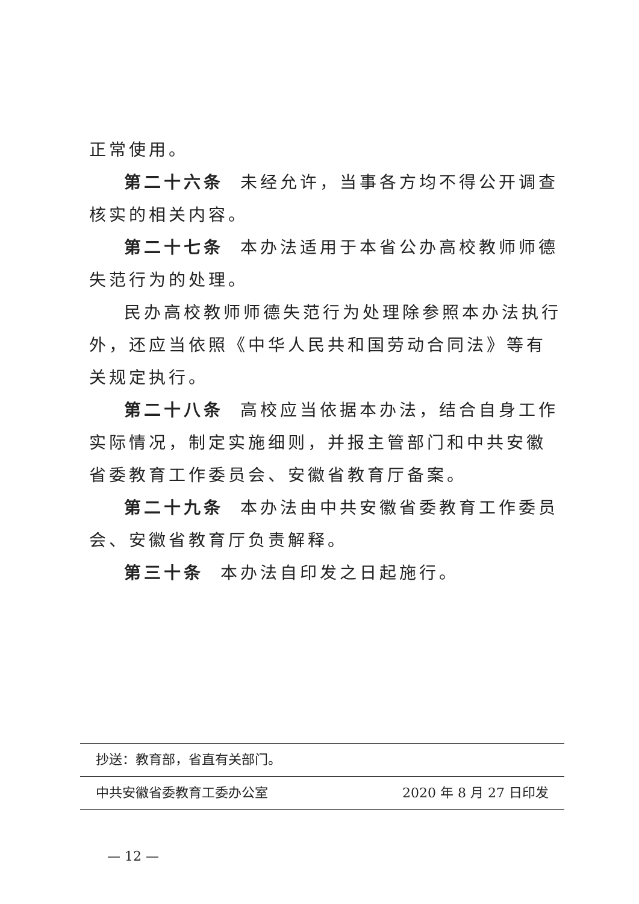正常使用。
第二十六条 未经允许，当事各方均不得公开调查核实的相关内容。
第二十七条 本办法适用于本省公办高校教师师德失范行为的处理。
民办高校教师师德失范行为处理除参照本办法执行外，还应当依照《中华人民共和国劳动合同法》等有关规定执行。
第二十八条 高校应当依据本办法，结合自身工作实际情况，制定实施细则，并报主管部门和中共安徽省委教育工作委员会、安徽省教育厅备案。
第二十九条 本办法由中共安徽省委教育工作委员会、安徽省教育厅负责解释。
第三十条 本办法自印发之日起施行。
抄送：教育部，省直有关部门。
中共安徽省委教育工委办公室 2020 年 8 月 27 日印发
— 12 —